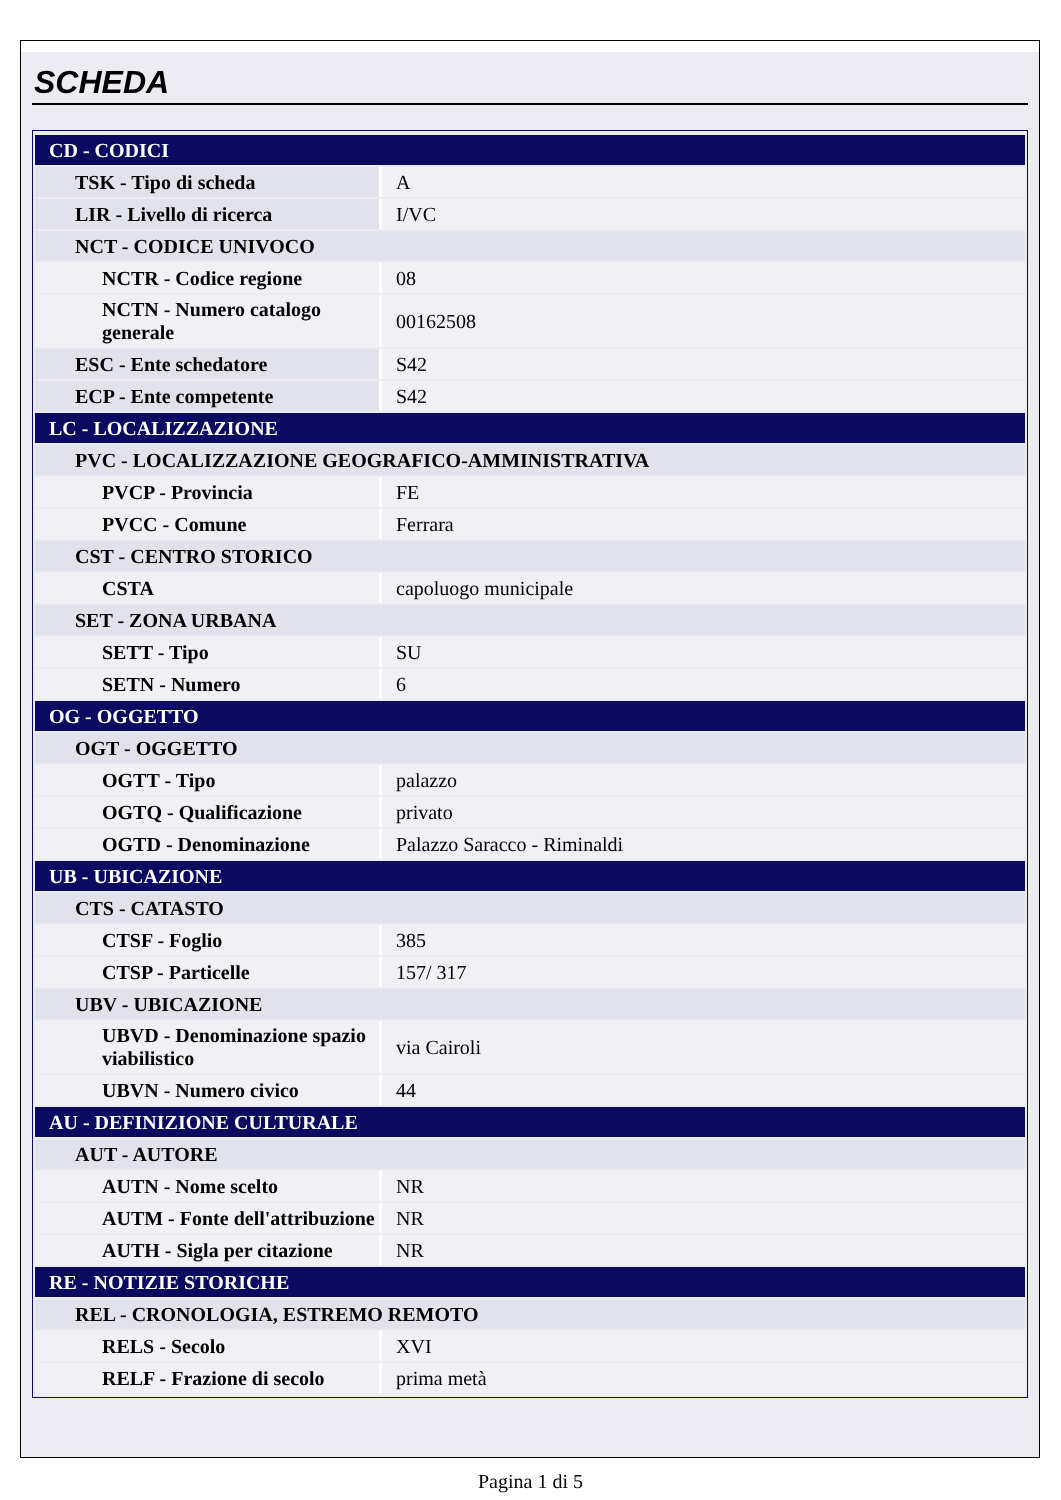SCHEDA
| CD - CODICI | |
| TSK - Tipo di scheda | A |
| LIR - Livello di ricerca | I/VC |
| NCT - CODICE UNIVOCO | |
| NCTR - Codice regione | 08 |
| NCTN - Numero catalogo generale | 00162508 |
| ESC - Ente schedatore | S42 |
| ECP - Ente competente | S42 |
| LC - LOCALIZZAZIONE | |
| PVC - LOCALIZZAZIONE GEOGRAFICO-AMMINISTRATIVA | |
| PVCP - Provincia | FE |
| PVCC - Comune | Ferrara |
| CST - CENTRO STORICO | |
| CSTA | capoluogo municipale |
| SET - ZONA URBANA | |
| SETT - Tipo | SU |
| SETN - Numero | 6 |
| OG - OGGETTO | |
| OGT - OGGETTO | |
| OGTT - Tipo | palazzo |
| OGTQ - Qualificazione | privato |
| OGTD - Denominazione | Palazzo Saracco - Riminaldi |
| UB - UBICAZIONE | |
| CTS - CATASTO | |
| CTSF - Foglio | 385 |
| CTSP - Particelle | 157/ 317 |
| UBV - UBICAZIONE | |
| UBVD - Denominazione spazio viabilistico | via Cairoli |
| UBVN - Numero civico | 44 |
| AU - DEFINIZIONE CULTURALE | |
| AUT - AUTORE | |
| AUTN - Nome scelto | NR |
| AUTM - Fonte dell'attribuzione | NR |
| AUTH - Sigla per citazione | NR |
| RE - NOTIZIE STORICHE | |
| REL - CRONOLOGIA, ESTREMO REMOTO | |
| RELS - Secolo | XVI |
| RELF - Frazione di secolo | prima metà |
Pagina 1 di 5